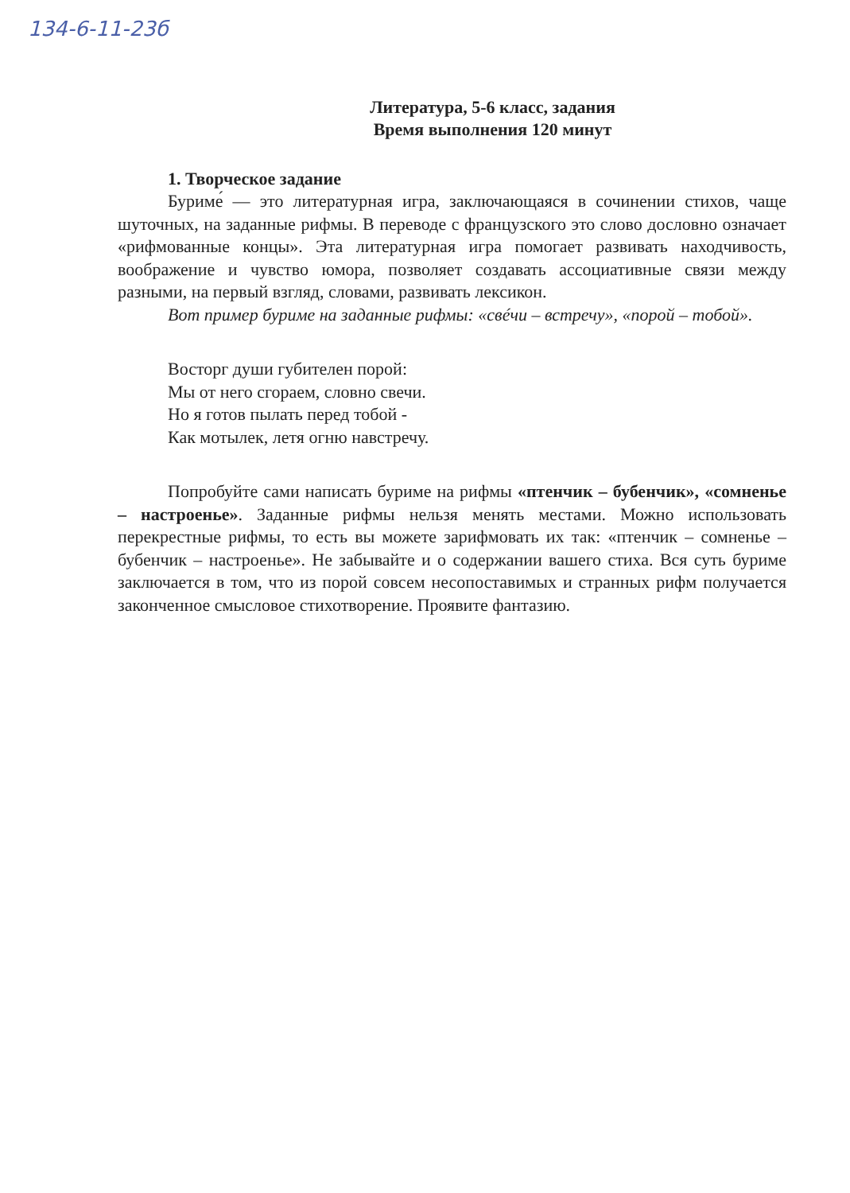134-6-11-23б
Литература, 5-6 класс, задания
Время выполнения 120 минут
1. Творческое задание
Буриме́ — это литературная игра, заключающаяся в сочинении стихов, чаще шуточных, на заданные рифмы. В переводе с французского это слово дословно означает «рифмованные концы». Эта литературная игра помогает развивать находчивость, воображение и чувство юмора, позволяет создавать ассоциативные связи между разными, на первый взгляд, словами, развивать лексикон.
Вот пример буриме на заданные рифмы: «свéчи – встречу», «порой – тобой».
Восторг души губителен порой:
Мы от него сгораем, словно свечи.
Но я готов пылать перед тобой -
Как мотылек, летя огню навстречу.
Попробуйте сами написать буриме на рифмы «птенчик – бубенчик», «сомненье – настроенье». Заданные рифмы нельзя менять местами. Можно использовать перекрестные рифмы, то есть вы можете зарифмовать их так: «птенчик – сомненье – бубенчик – настроенье». Не забывайте и о содержании вашего стиха. Вся суть буриме заключается в том, что из порой совсем несопоставимых и странных рифм получается законченное смысловое стихотворение. Проявите фантазию.